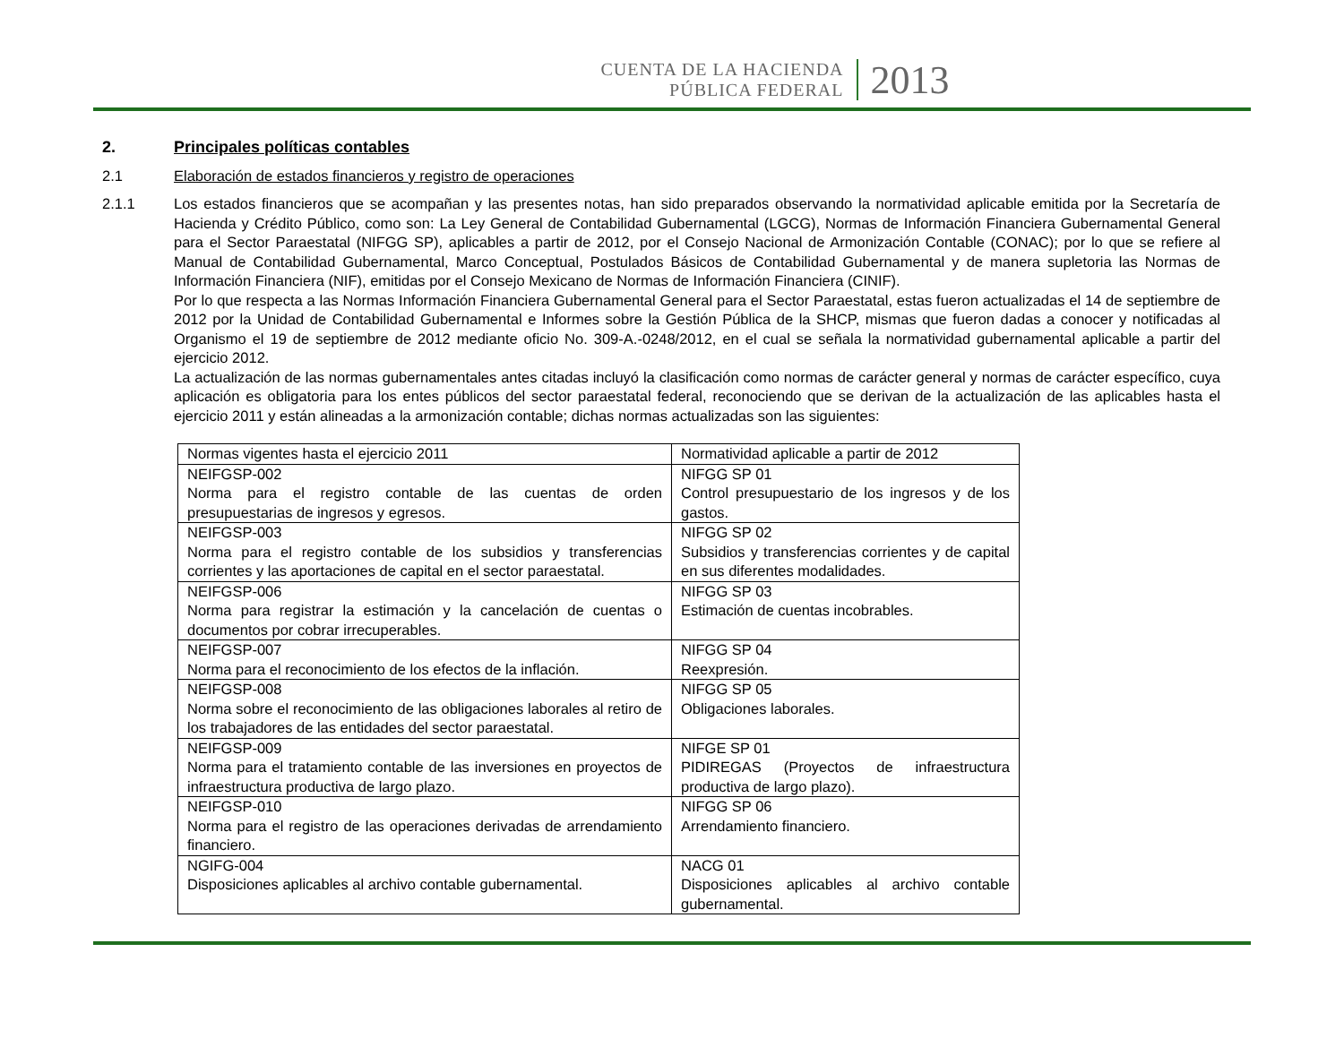CUENTA DE LA HACIENDA
PÚBLICA FEDERAL
2013
2. Principales políticas contables
2.1 Elaboración de estados financieros y registro de operaciones
2.1.1 Los estados financieros que se acompañan y las presentes notas, han sido preparados observando la normatividad aplicable emitida por la Secretaría de Hacienda y Crédito Público, como son: La Ley General de Contabilidad Gubernamental (LGCG), Normas de Información Financiera Gubernamental General para el Sector Paraestatal (NIFGG SP), aplicables a partir de 2012, por el Consejo Nacional de Armonización Contable (CONAC); por lo que se refiere al Manual de Contabilidad Gubernamental, Marco Conceptual, Postulados Básicos de Contabilidad Gubernamental y de manera supletoria las Normas de Información Financiera (NIF), emitidas por el Consejo Mexicano de Normas de Información Financiera (CINIF).
Por lo que respecta a las Normas Información Financiera Gubernamental General para el Sector Paraestatal, estas fueron actualizadas el 14 de septiembre de 2012 por la Unidad de Contabilidad Gubernamental e Informes sobre la Gestión Pública de la SHCP, mismas que fueron dadas a conocer y notificadas al Organismo el 19 de septiembre de 2012 mediante oficio No. 309-A.-0248/2012, en el cual se señala la normatividad gubernamental aplicable a partir del ejercicio 2012.
La actualización de las normas gubernamentales antes citadas incluyó la clasificación como normas de carácter general y normas de carácter específico, cuya aplicación es obligatoria para los entes públicos del sector paraestatal federal, reconociendo que se derivan de la actualización de las aplicables hasta el ejercicio 2011 y están alineadas a la armonización contable; dichas normas actualizadas son las siguientes:
| Normas vigentes hasta el ejercicio 2011 | Normatividad aplicable a partir de 2012 |
| NEIFGSP-002 Norma para el registro contable de las cuentas de orden presupuestarias de ingresos y egresos. | NIFGG SP 01 Control presupuestario de los ingresos y de los gastos. |
| NEIFGSP-003 Norma para el registro contable de los subsidios y transferencias corrientes y las aportaciones de capital en el sector paraestatal. | NIFGG SP 02 Subsidios y transferencias corrientes y de capital en sus diferentes modalidades. |
| NEIFGSP-006 Norma para registrar la estimación y la cancelación de cuentas o documentos por cobrar irrecuperables. | NIFGG SP 03 Estimación de cuentas incobrables. |
| NEIFGSP-007 Norma para el reconocimiento de los efectos de la inflación. | NIFGG SP 04 Reexpresión. |
| NEIFGSP-008 Norma sobre el reconocimiento de las obligaciones laborales al retiro de los trabajadores de las entidades del sector paraestatal. | NIFGG SP 05 Obligaciones laborales. |
| NEIFGSP-009 Norma para el tratamiento contable de las inversiones en proyectos de infraestructura productiva de largo plazo. | NIFGE SP 01 PIDIREGAS (Proyectos de infraestructura productiva de largo plazo). |
| NEIFGSP-010 Norma para el registro de las operaciones derivadas de arrendamiento financiero. | NIFGG SP 06 Arrendamiento financiero. |
| NGIFG-004 Disposiciones aplicables al archivo contable gubernamental. | NACG 01 Disposiciones aplicables al archivo contable gubernamental. |